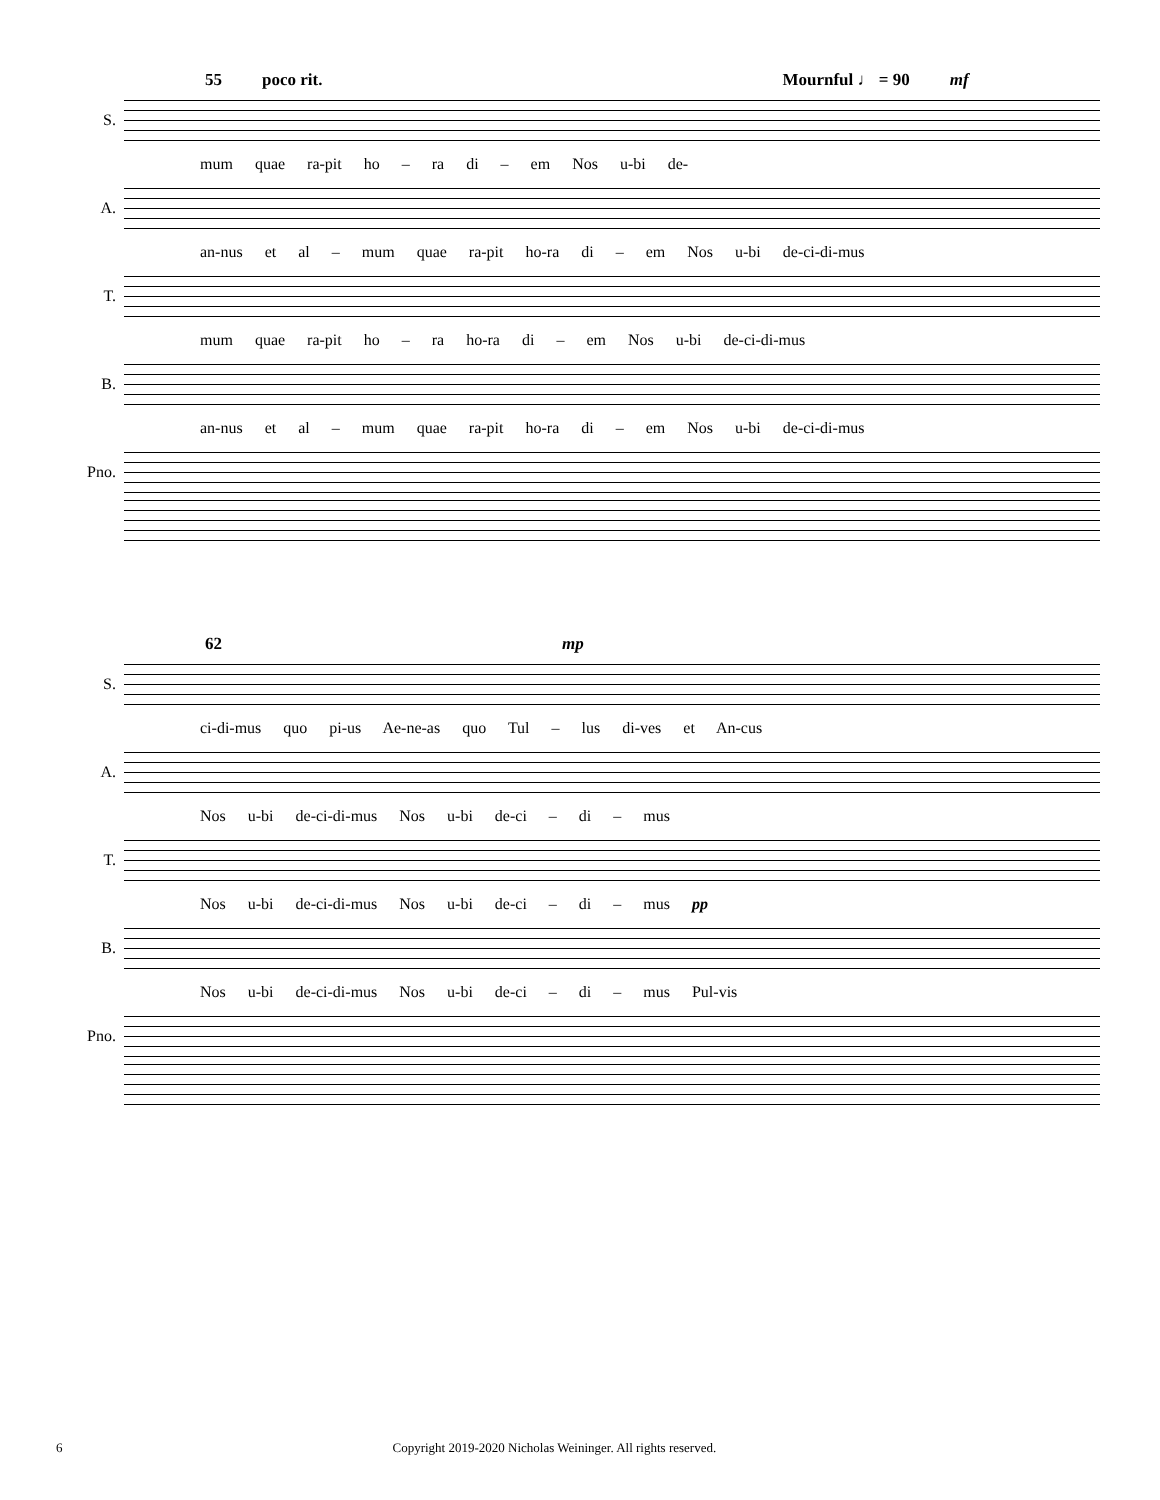55 poco rit. Mournful ♩ = 90 mf
S.
mum quae ra-pit ho – ra di – em Nos u-bi de-
A.
an-nus et al – mum quae ra-pit ho-ra di – em Nos u-bi de-ci-di-mus
T.
mum quae ra-pit ho – ra ho-ra di – em Nos u-bi de-ci-di-mus
B.
an-nus et al – mum quae ra-pit ho-ra di – em Nos u-bi de-ci-di-mus
Pno.
62 mp
S.
ci-di-mus quo pi-us Ae-ne-as quo Tul – lus di-ves et An-cus
A.
Nos u-bi de-ci-di-mus Nos u-bi de-ci – di – mus
T.
Nos u-bi de-ci-di-mus Nos u-bi de-ci – di – mus pp
B.
Nos u-bi de-ci-di-mus Nos u-bi de-ci – di – mus Pul-vis
Pno.
6 Copyright 2019-2020 Nicholas Weininger. All rights reserved.